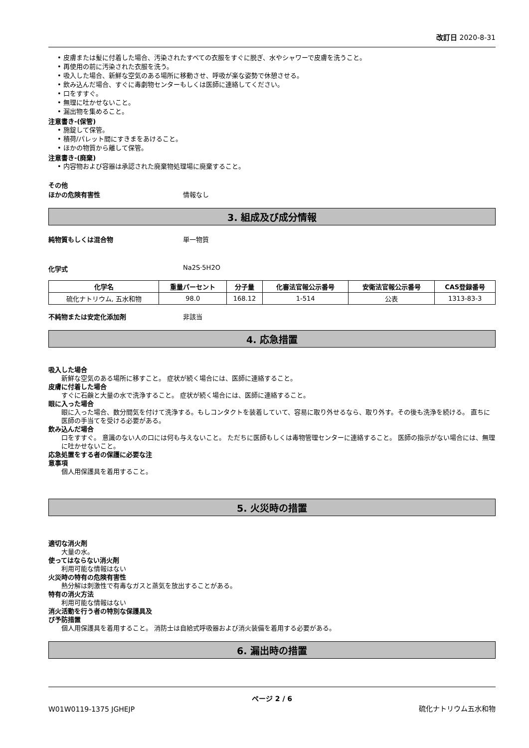改訂日 2020-8-31
• 皮膚または髪に付着した場合、汚染されたすべての衣服をすぐに脱ぎ、水やシャワーで皮膚を洗うこと。
• 再使用の前に汚染された衣服を洗う。
• 吸入した場合、新鮮な空気のある場所に移動させ、呼吸が楽な姿勢で休憩させる。
• 飲み込んだ場合、すぐに毒劇物センターもしくは医師に連絡してください。
• 口をすすぐ。
• 無理に吐かせないこと。
• 漏出物を集めること。
注意書き-(保管)
• 施錠して保管。
• 積荷/パレット間にすきまをあけること。
• ほかの物質から離して保管。
注意書き-(廃棄)
• 内容物および容器は承認された廃棄物処理場に廃棄すること。
その他
ほかの危険有害性 情報なし
3. 組成及び成分情報
純物質もしくは混合物 単一物質
化学式 Na2S·5H2O
| 化学名 | 重量パーセント | 分子量 | 化審法官報公示番号 | 安衛法官報公示番号 | CAS登録番号 |
| --- | --- | --- | --- | --- | --- |
| 硫化ナトリウム, 五水和物 | 98.0 | 168.12 | 1-514 | 公表 | 1313-83-3 |
不純物または安定化添加剤 非該当
4. 応急措置
吸入した場合
新鮮な空気のある場所に移すこと。 症状が続く場合には、医師に連絡すること。
皮膚に付着した場合
すぐに石鹸と大量の水で洗浄すること。 症状が続く場合には、医師に連絡すること。
眼に入った場合
眼に入った場合、数分間気を付けて洗浄する。もしコンタクトを装着していて、容易に取り外せるなら、取り外す。その後も洗浄を続ける。 直ちに医師の手当てを受ける必要がある。
飲み込んだ場合
口をすすぐ。 意識のない人の口には何も与えないこと。 ただちに医師もしくは毒物管理センターに連絡すること。 医師の指示がない場合には、無理に吐かせないこと。
応急処置をする者の保護に必要な注
意事項
個人用保護具を着用すること。
5. 火災時の措置
適切な消火剤
大量の水。
使ってはならない消火剤
利用可能な情報はない
火災時の特有の危険有害性
熱分解は刺激性で有毒なガスと蒸気を放出することがある。
特有の消火方法
利用可能な情報はない
消火活動を行う者の特別な保護具及
び予防措置
個人用保護具を着用すること。 消防士は自給式呼吸器および消火装備を着用する必要がある。
6. 漏出時の措置
ページ 2 / 6
W01W0119-1375 JGHEJP 硫化ナトリウム五水和物